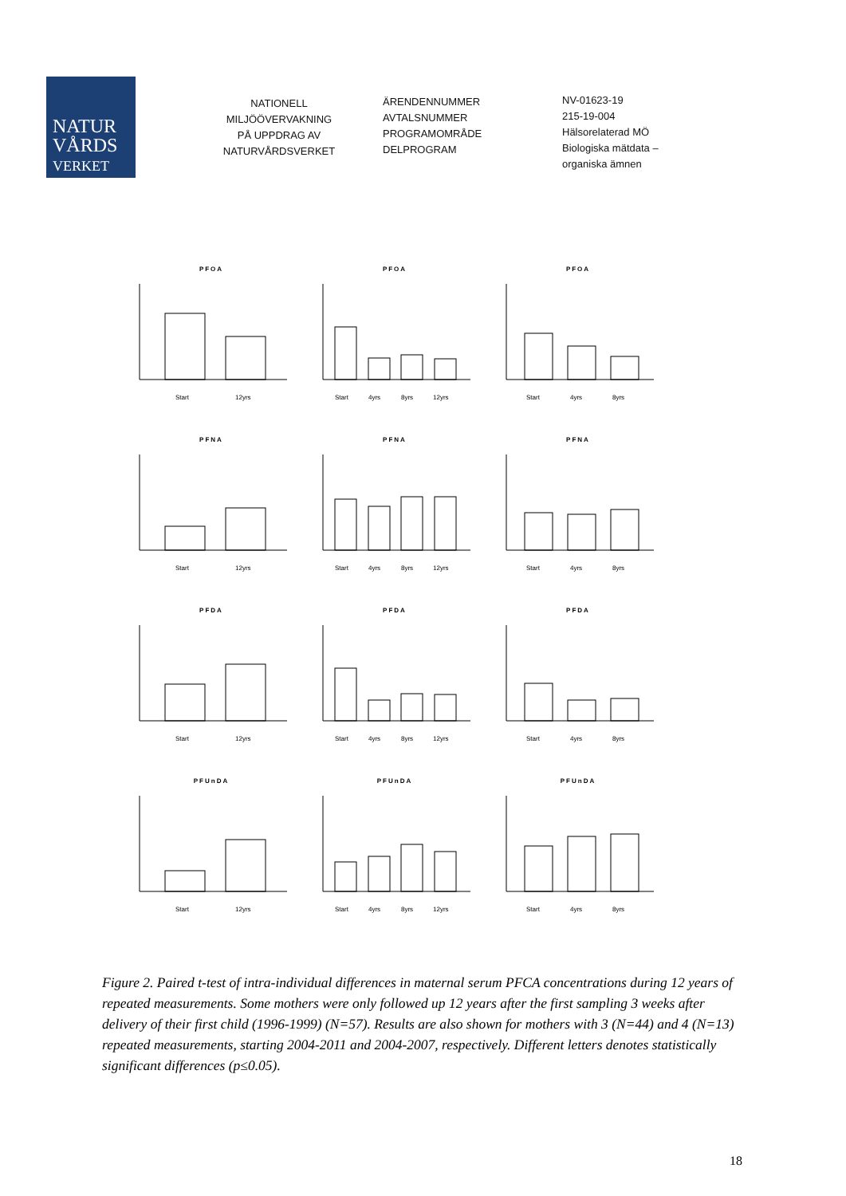NATUR
VÅRDS
VERKET
NATIONELL
MILJÖÖVERVAKNING
PÅ UPPDRAG AV
NATURVÅRDSVERKET
ÄRENDENNUMMER
AVTALSNUMMER
PROGRAMOMRÅDE
DELPROGRAM
NV-01623-19
215-19-004
Hälsorelaterad MÖ
Biologiska mätdata – organiska ämnen
PFOA
Start
12yrs
PFOA
Start
4yrs
8yrs
12yrs
PFOA
Start
4yrs
8yrs
PFNA
Start
12yrs
PFNA
Start
4yrs
8yrs
12yrs
PFNA
Start
4yrs
8yrs
PFDA
Start
12yrs
PFDA
Start
4yrs
8yrs
12yrs
PFDA
Start
4yrs
8yrs
PFUnDA
Start
12yrs
PFUnDA
Start
4yrs
8yrs
12yrs
PFUnDA
Start
4yrs
8yrs
Figure 2. Paired t-test of intra-individual differences in maternal serum PFCA concentrations during 12 years of repeated measurements. Some mothers were only followed up 12 years after the first sampling 3 weeks after delivery of their first child (1996-1999) (N=57). Results are also shown for mothers with 3 (N=44) and 4 (N=13) repeated measurements, starting 2004-2011 and 2004-2007, respectively. Different letters denotes statistically significant differences (p≤0.05).
18